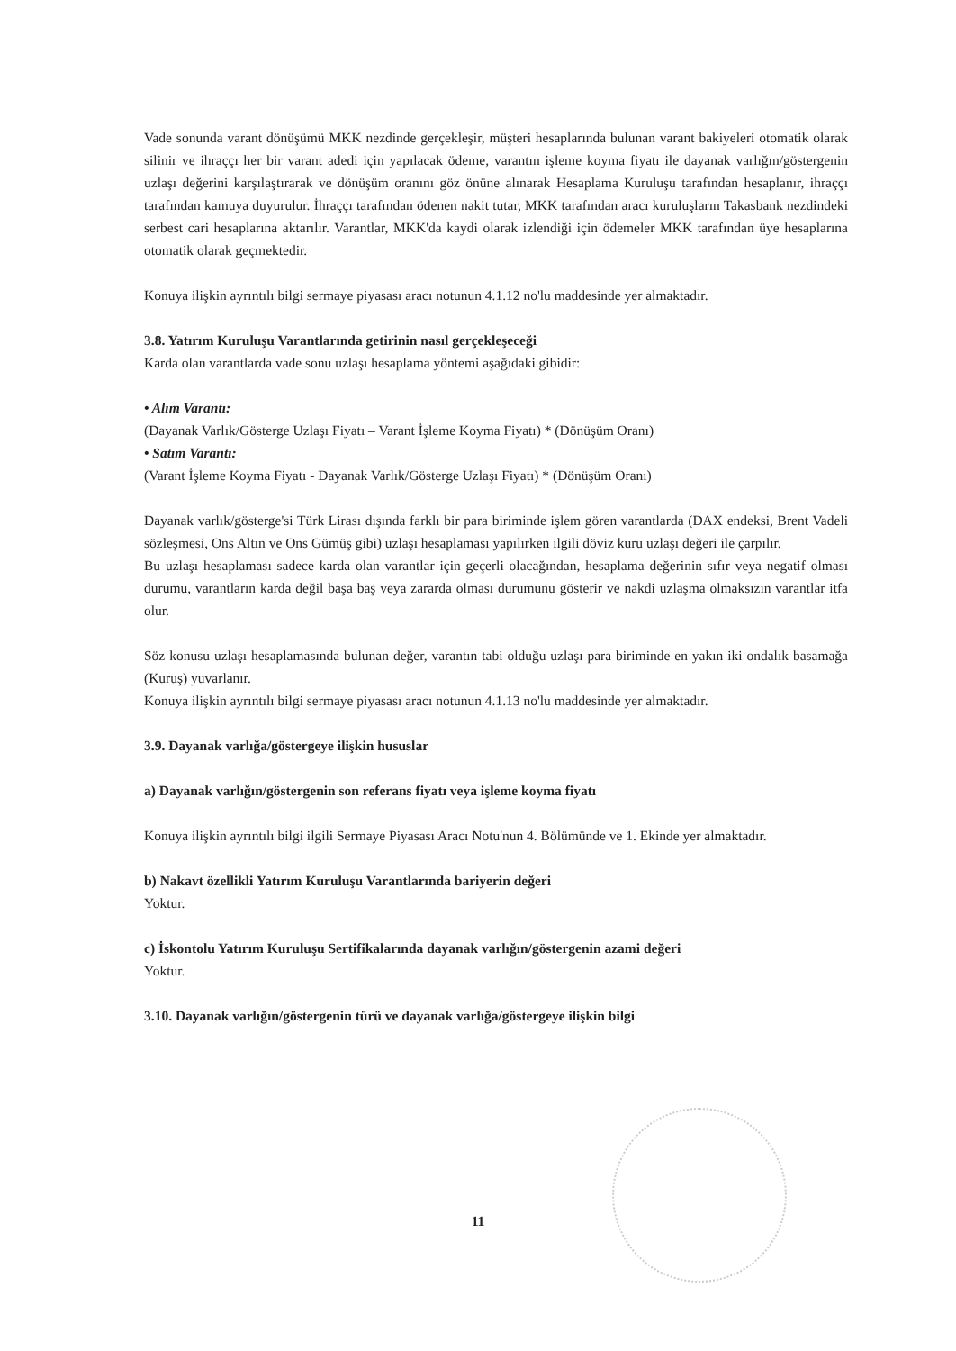Vade sonunda varant dönüşümü MKK nezdinde gerçekleşir, müşteri hesaplarında bulunan varant bakiyeleri otomatik olarak silinir ve ihraççı her bir varant adedi için yapılacak ödeme, varantın işleme koyma fiyatı ile dayanak varlığın/göstergenin uzlaşı değerini karşılaştırarak ve dönüşüm oranını göz önüne alınarak Hesaplama Kuruluşu tarafından hesaplanır, ihraççı tarafından kamuya duyurulur. İhraççı tarafından ödenen nakit tutar, MKK tarafından aracı kuruluşların Takasbank nezdindeki serbest cari hesaplarına aktarılır. Varantlar, MKK'da kaydi olarak izlendiği için ödemeler MKK tarafından üye hesaplarına otomatik olarak geçmektedir.
Konuya ilişkin ayrıntılı bilgi sermaye piyasası aracı notunun 4.1.12 no'lu maddesinde yer almaktadır.
3.8. Yatırım Kuruluşu Varantlarında getirinin nasıl gerçekleşeceği
Karda olan varantlarda vade sonu uzlaşı hesaplama yöntemi aşağıdaki gibidir:
• Alım Varantı:
(Dayanak Varlık/Gösterge Uzlaşı Fiyatı – Varant İşleme Koyma Fiyatı) * (Dönüşüm Oranı)
• Satım Varantı:
(Varant İşleme Koyma Fiyatı - Dayanak Varlık/Gösterge Uzlaşı Fiyatı) * (Dönüşüm Oranı)
Dayanak varlık/gösterge'si Türk Lirası dışında farklı bir para biriminde işlem gören varantlarda (DAX endeksi, Brent Vadeli sözleşmesi, Ons Altın ve Ons Gümüş gibi) uzlaşı hesaplaması yapılırken ilgili döviz kuru uzlaşı değeri ile çarpılır.
Bu uzlaşı hesaplaması sadece karda olan varantlar için geçerli olacağından, hesaplama değerinin sıfır veya negatif olması durumu, varantların karda değil başa baş veya zararda olması durumunu gösterir ve nakdi uzlaşma olmaksızın varantlar itfa olur.
Söz konusu uzlaşı hesaplamasında bulunan değer, varantın tabi olduğu uzlaşı para biriminde en yakın iki ondalık basamağa (Kuruş) yuvarlanır.
Konuya ilişkin ayrıntılı bilgi sermaye piyasası aracı notunun 4.1.13 no'lu maddesinde yer almaktadır.
3.9. Dayanak varlığa/göstergeye ilişkin hususlar
a) Dayanak varlığın/göstergenin son referans fiyatı veya işleme koyma fiyatı
Konuya ilişkin ayrıntılı bilgi ilgili Sermaye Piyasası Aracı Notu'nun 4. Bölümünde ve 1. Ekinde yer almaktadır.
b) Nakavt özellikli Yatırım Kuruluşu Varantlarında bariyerin değeri
Yoktur.
c) İskontolu Yatırım Kuruluşu Sertifikalarında dayanak varlığın/göstergenin azami değeri
Yoktur.
3.10. Dayanak varlığın/göstergenin türü ve dayanak varlığa/göstergeye ilişkin bilgi
11